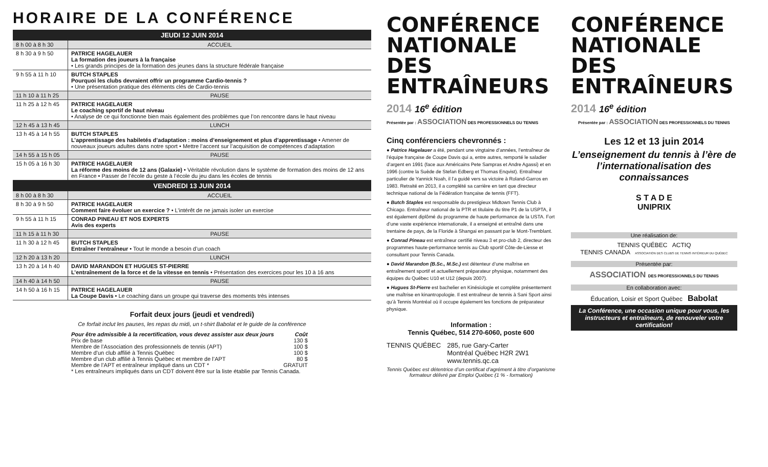HORAIRE DE LA CONFÉRENCE
| JEUDI 12 JUIN 2014 | |
| --- | --- |
| 8 h 00 à 8 h 30 | ACCUEIL |
| 8 h 30 à 9 h 50 | PATRICE HAGELAUER La formation des joueurs à la française • Les grands principes de la formation des jeunes dans la structure fédérale française |
| 9 h 55 à 11 h 10 | BUTCH STAPLES Pourquoi les clubs devraient offrir un programme Cardio-tennis ? • Une présentation pratique des éléments clés de Cardio-tennis |
| 11 h 10 à 11 h 25 | PAUSE |
| 11 h 25 à 12 h 45 | PATRICE HAGELAUER Le coaching sportif de haut niveau • Analyse de ce qui fonctionne bien mais également des problèmes que l’on rencontre dans le haut niveau |
| 12 h 45 à 13 h 45 | LUNCH |
| 13 h 45 à 14 h 55 | BUTCH STAPLES L’apprentissage des habiletés d’adaptation : moins d’enseignement et plus d’apprentissage • Amener de nouveaux joueurs adultes dans notre sport • Mettre l’accent sur l’acquisition de compétences d’adaptation |
| 14 h 55 à 15 h 05 | PAUSE |
| 15 h 05 à 16 h 30 | PATRICE HAGELAUER La réforme des moins de 12 ans (Galaxie) • Véritable révolution dans le système de formation des moins de 12 ans en France • Passer de l’école du geste à l’école du jeu dans les écoles de tennis |
| VENDREDI 13 JUIN 2014 | |
| 8 h 00 à 8 h 30 | ACCUEIL |
| 8 h 30 à 9 h 50 | PATRICE HAGELAUER Comment faire évoluer un exercice ? • L’intérêt de ne jamais isoler un exercise |
| 9 h 55 à 11 h 15 | CONRAD PINEAU ET NOS EXPERTS Avis des experts |
| 11 h 15 à 11 h 30 | PAUSE |
| 11 h 30 à 12 h 45 | BUTCH STAPLES Entraîner l’entraîneur • Tout le monde a besoin d’un coach |
| 12 h 20 à 13 h 20 | LUNCH |
| 13 h 20 à 14 h 40 | DAVID MARANDON ET HUGUES ST-PIERRE L’entraînement de la force et de la vitesse en tennis • Présentation des exercices pour les 10 à 16 ans |
| 14 h 40 à 14 h 50 | PAUSE |
| 14 h 50 à 16 h 15 | PATRICE HAGELAUER La Coupe Davis • Le coaching dans un groupe qui traverse des moments très intenses |
Forfait deux jours (jeudi et vendredi)
Ce forfait inclut les pauses, les repas du midi, un t-shirt Babolat et le guide de la conférence
| Pour être admissible à la recertification, vous devez assister aux deux jours | Coût |
| Prix de base | 130 $ |
| Membre de l’Association des professionnels de tennis (APT) | 100 $ |
| Membre d’un club affilié à Tennis Québec | 100 $ |
| Membre d’un club affilié à Tennis Québec et membre de l’APT | 80 $ |
| Membre de l’APT et entraîneur impliqué dans un CDT * | GRATUIT |
| * Les entraîneurs impliqués dans un CDT doivent être sur la liste établie par Tennis Canada. | |
CONFÉRENCE NATIONALE DES ENTRAÎNEURS
2014 16<sup>e</sup> édition
Présentée par : ASSOCIATION DES PROFESSIONNELS DU TENNIS
Cinq conférenciers chevronnés :
● Patrice Hagelauer a été, pendant une vingtaine d’années, l’entraîneur de l’équipe française de Coupe Davis qui a, entre autres, remporté le saladier d’argent en 1991 (face aux Américains Pete Sampras et Andre Agassi) et en 1996 (contre la Suède de Stefan Edberg et Thomas Enqvist). Entraîneur particulier de Yannick Noah, il l’a guidé vers sa victoire à Roland-Garros en 1983. Retraité en 2013, il a complété sa carrière en tant que directeur technique national de la Fédération française de tennis (FFT).
● Butch Staples est responsable du prestigieux Midtown Tennis Club à Chicago. Entraîneur national de la PTR et titulaire du titre P1 de la USPTA, il est également diplômé du programme de haute performance de la USTA. Fort d’une vaste expérience internationale, il a enseigné et entraîné dans une trentaine de pays, de la Floride à Shangai en passant par le Mont-Tremblant.
● Conrad Pineau est entraîneur certifié niveau 3 et pro-club 2, directeur des programmes haute-performance tennis au Club sportif Côte-de-Liesse et consultant pour Tennis Canada.
● David Marandon (B.Sc., M.Sc.) est détenteur d’une maîtrise en entraînement sportif et actuellement préparateur physique, notamment des équipes du Québec U10 et U12 (depuis 2007).
● Hugues St-Pierre est bachelier en Kinésiologie et complète présentement une maîtrise en kinantropologie. Il est entraîneur de tennis à Sani Sport ainsi qu’à Tennis Montréal où il occupe également les fonctions de préparateur physique.
Information :
Tennis Québec, 514 270-6060, poste 600
TENNIS QUÉBEC 285, rue Gary-Carter
Montréal Québec H2R 2W1
www.tennis.qc.ca
Tennis Québec est détentrice d’un certificat d’agrément à titre d’organisme formateur délivré par Emploi Québec (1 % - formation)
CONFÉRENCE NATIONALE DES ENTRAÎNEURS
2014 16<sup>e</sup> édition
Présentée par : ASSOCIATION DES PROFESSIONNELS DU TENNIS
Les 12 et 13 juin 2014
L’enseignement du tennis à l’ère de l’internationalisation des connaissances
S T A D E
UNIPRIX
Une réalisation de:
TENNIS QUÉBEC ACTIQ
TENNIS CANADA ASSOCIATION DES CLUBS DE TENNIS INTÉRIEUR DU QUÉBEC
Présentée par:
ASSOCIATION DES PROFESSIONNELS DU TENNIS
En collaboration avec:
Éducation, Loisir et Sport Québec Babolat
La Conférence, une occasion unique pour vous, les instructeurs et entraîneurs, de renouveler votre certification!